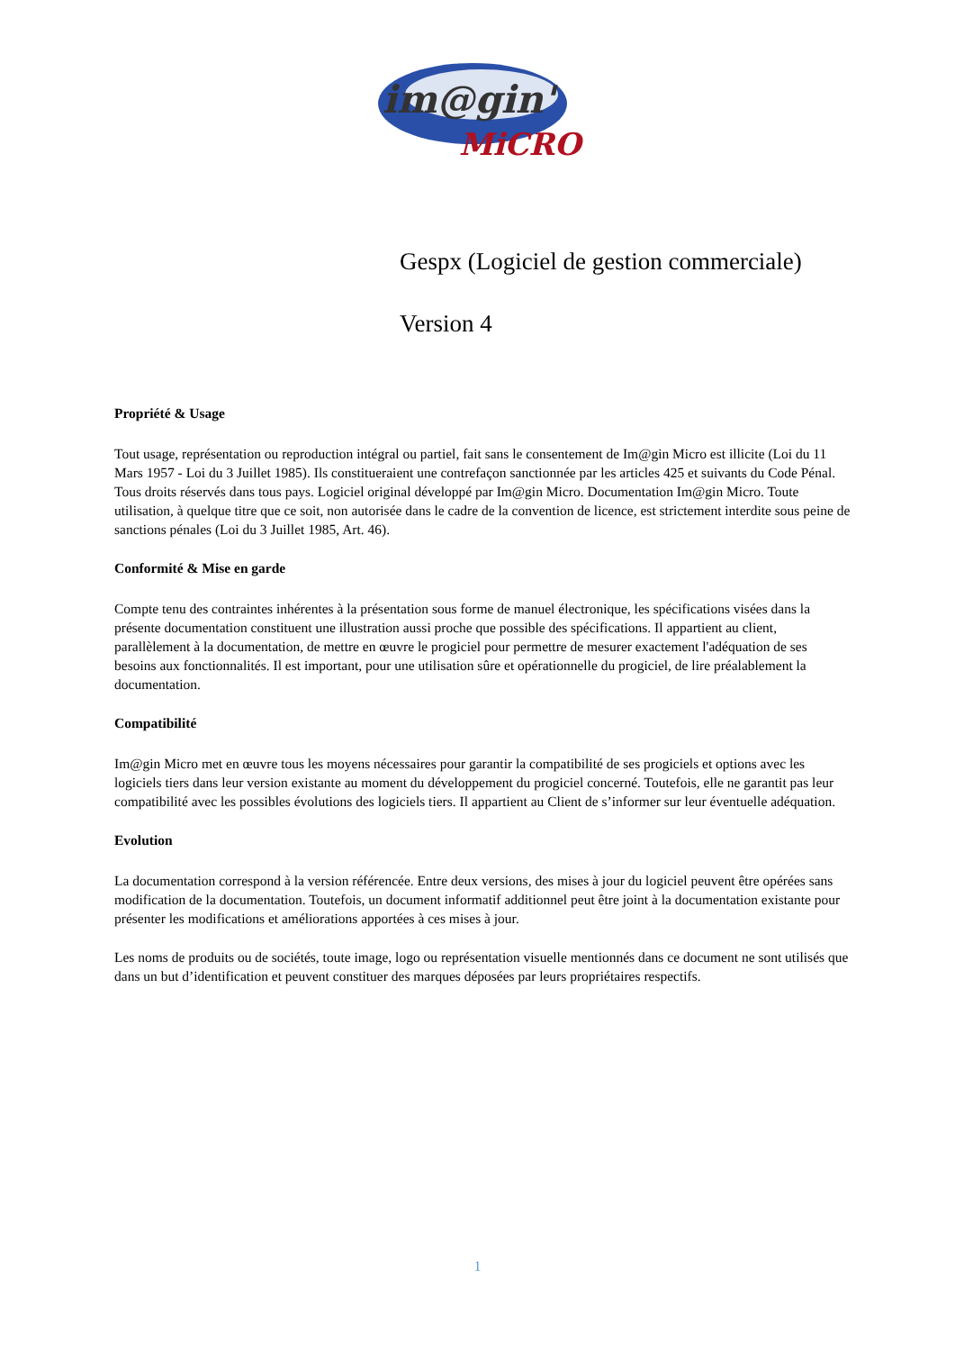im@gin'
MiCRO
Gespx (Logiciel de gestion commerciale)
Version 4
Propriété & Usage
Tout usage, représentation ou reproduction intégral ou partiel, fait sans le consentement de Im@gin Micro est illicite (Loi du 11 Mars 1957 - Loi du 3 Juillet 1985). Ils constitueraient une contrefaçon sanctionnée par les articles 425 et suivants du Code Pénal. Tous droits réservés dans tous pays. Logiciel original développé par Im@gin Micro. Documentation Im@gin Micro. Toute utilisation, à quelque titre que ce soit, non autorisée dans le cadre de la convention de licence, est strictement interdite sous peine de sanctions pénales (Loi du 3 Juillet 1985, Art. 46).
Conformité & Mise en garde
Compte tenu des contraintes inhérentes à la présentation sous forme de manuel électronique, les spécifications visées dans la présente documentation constituent une illustration aussi proche que possible des spécifications. Il appartient au client, parallèlement à la documentation, de mettre en œuvre le progiciel pour permettre de mesurer exactement l'adéquation de ses besoins aux fonctionnalités. Il est important, pour une utilisation sûre et opérationnelle du progiciel, de lire préalablement la documentation.
Compatibilité
Im@gin Micro met en œuvre tous les moyens nécessaires pour garantir la compatibilité de ses progiciels et options avec les logiciels tiers dans leur version existante au moment du développement du progiciel concerné. Toutefois, elle ne garantit pas leur compatibilité avec les possibles évolutions des logiciels tiers. Il appartient au Client de s’informer sur leur éventuelle adéquation.
Evolution
La documentation correspond à la version référencée. Entre deux versions, des mises à jour du logiciel peuvent être opérées sans modification de la documentation. Toutefois, un document informatif additionnel peut être joint à la documentation existante pour présenter les modifications et améliorations apportées à ces mises à jour.
Les noms de produits ou de sociétés, toute image, logo ou représentation visuelle mentionnés dans ce document ne sont utilisés que dans un but d’identification et peuvent constituer des marques déposées par leurs propriétaires respectifs.
1